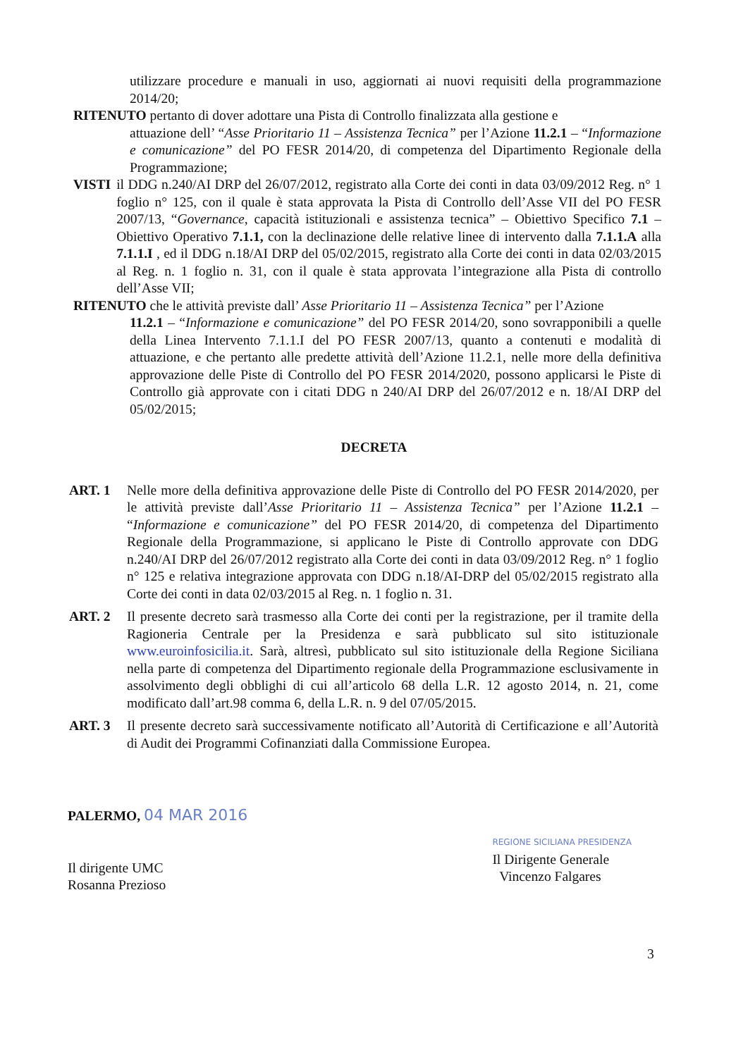utilizzare procedure e manuali in uso, aggiornati ai nuovi requisiti della programmazione 2014/20;
RITENUTO pertanto di dover adottare una Pista di Controllo finalizzata alla gestione e
attuazione dell’ “Asse Prioritario 11 – Assistenza Tecnica” per l’Azione 11.2.1 – “Informazione e comunicazione” del PO FESR 2014/20, di competenza del Dipartimento Regionale della Programmazione;
VISTI il DDG n.240/AI DRP del 26/07/2012, registrato alla Corte dei conti in data 03/09/2012 Reg. n° 1 foglio n° 125, con il quale è stata approvata la Pista di Controllo dell’Asse VII del PO FESR 2007/13, “Governance, capacità istituzionali e assistenza tecnica” – Obiettivo Specifico 7.1 – Obiettivo Operativo 7.1.1, con la declinazione delle relative linee di intervento dalla 7.1.1.A alla 7.1.1.I , ed il DDG n.18/AI DRP del 05/02/2015, registrato alla Corte dei conti in data 02/03/2015 al Reg. n. 1 foglio n. 31, con il quale è stata approvata l’integrazione alla Pista di controllo dell’Asse VII;
RITENUTO che le attività previste dall’ Asse Prioritario 11 – Assistenza Tecnica” per l’Azione
11.2.1 – “Informazione e comunicazione” del PO FESR 2014/20, sono sovrapponibili a quelle della Linea Intervento 7.1.1.I del PO FESR 2007/13, quanto a contenuti e modalità di attuazione, e che pertanto alle predette attività dell’Azione 11.2.1, nelle more della definitiva approvazione delle Piste di Controllo del PO FESR 2014/2020, possono applicarsi le Piste di Controllo già approvate con i citati DDG n 240/AI DRP del 26/07/2012 e n. 18/AI DRP del 05/02/2015;
DECRETA
ART. 1 Nelle more della definitiva approvazione delle Piste di Controllo del PO FESR 2014/2020, per le attività previste dall’Asse Prioritario 11 – Assistenza Tecnica” per l’Azione 11.2.1 – “Informazione e comunicazione” del PO FESR 2014/20, di competenza del Dipartimento Regionale della Programmazione, si applicano le Piste di Controllo approvate con DDG n.240/AI DRP del 26/07/2012 registrato alla Corte dei conti in data 03/09/2012 Reg. n° 1 foglio n° 125 e relativa integrazione approvata con DDG n.18/AI-DRP del 05/02/2015 registrato alla Corte dei conti in data 02/03/2015 al Reg. n. 1 foglio n. 31.
ART. 2 Il presente decreto sarà trasmesso alla Corte dei conti per la registrazione, per il tramite della Ragioneria Centrale per la Presidenza e sarà pubblicato sul sito istituzionale www.euroinfosicilia.it. Sarà, altresì, pubblicato sul sito istituzionale della Regione Siciliana nella parte di competenza del Dipartimento regionale della Programmazione esclusivamente in assolvimento degli obblighi di cui all’articolo 68 della L.R. 12 agosto 2014, n. 21, come modificato dall’art.98 comma 6, della L.R. n. 9 del 07/05/2015.
ART. 3 Il presente decreto sarà successivamente notificato all’Autorità di Certificazione e all’Autorità di Audit dei Programmi Cofinanziati dalla Commissione Europea.
PALERMO, 04 MAR 2016
Il dirigente UMC
Rosanna Prezioso
REGIONE SICILIANA PRESIDENZA
Il Dirigente Generale
Vincenzo Falgares
3